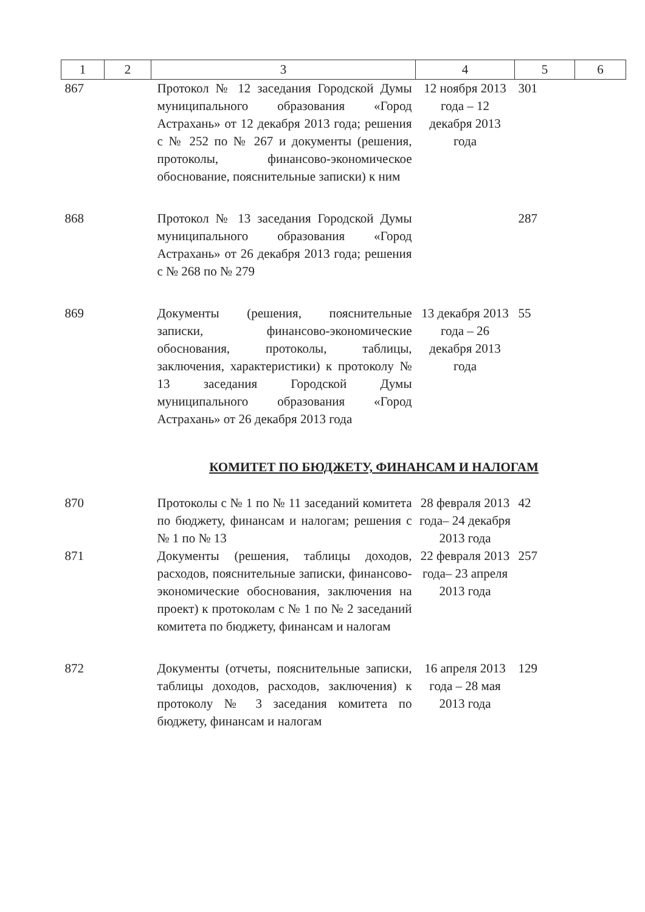| 1 | 2 | 3 | 4 | 5 | 6 |
| --- | --- | --- | --- | --- | --- |
| 867 | | Протокол № 12 заседания Городской Думы муниципального образования «Город Астрахань» от 12 декабря 2013 года; решения с № 252 по № 267 и документы (решения, протоколы, финансово-экономическое обоснование, пояснительные записки) к ним | 12 ноября 2013 года – 12 декабря 2013 года | 301 | |
| 868 | | Протокол № 13 заседания Городской Думы муниципального образования «Город Астрахань» от 26 декабря 2013 года; решения с № 268 по № 279 | | 287 | |
| 869 | | Документы (решения, пояснительные записки, финансово-экономические обоснования, протоколы, таблицы, заключения, характеристики) к протоколу № 13 заседания Городской Думы муниципального образования «Город Астрахань» от 26 декабря 2013 года | 13 декабря 2013 года – 26 декабря 2013 года | 55 | |
| КОМИТЕТ ПО БЮДЖЕТУ, ФИНАНСАМ И НАЛОГАМ | | | | | |
| 870 | | Протоколы с № 1 по № 11 заседаний комитета по бюджету, финансам и налогам; решения с № 1 по № 13 | 28 февраля 2013 года– 24 декабря 2013 года | 42 | |
| 871 | | Документы (решения, таблицы доходов, расходов, пояснительные записки, финансово-экономические обоснования, заключения на проект) к протоколам с № 1 по № 2 заседаний комитета по бюджету, финансам и налогам | 22 февраля 2013 года– 23 апреля 2013 года | 257 | |
| 872 | | Документы (отчеты, пояснительные записки, таблицы доходов, расходов, заключения) к протоколу № 3 заседания комитета по бюджету, финансам и налогам | 16 апреля 2013 года – 28 мая 2013 года | 129 | |